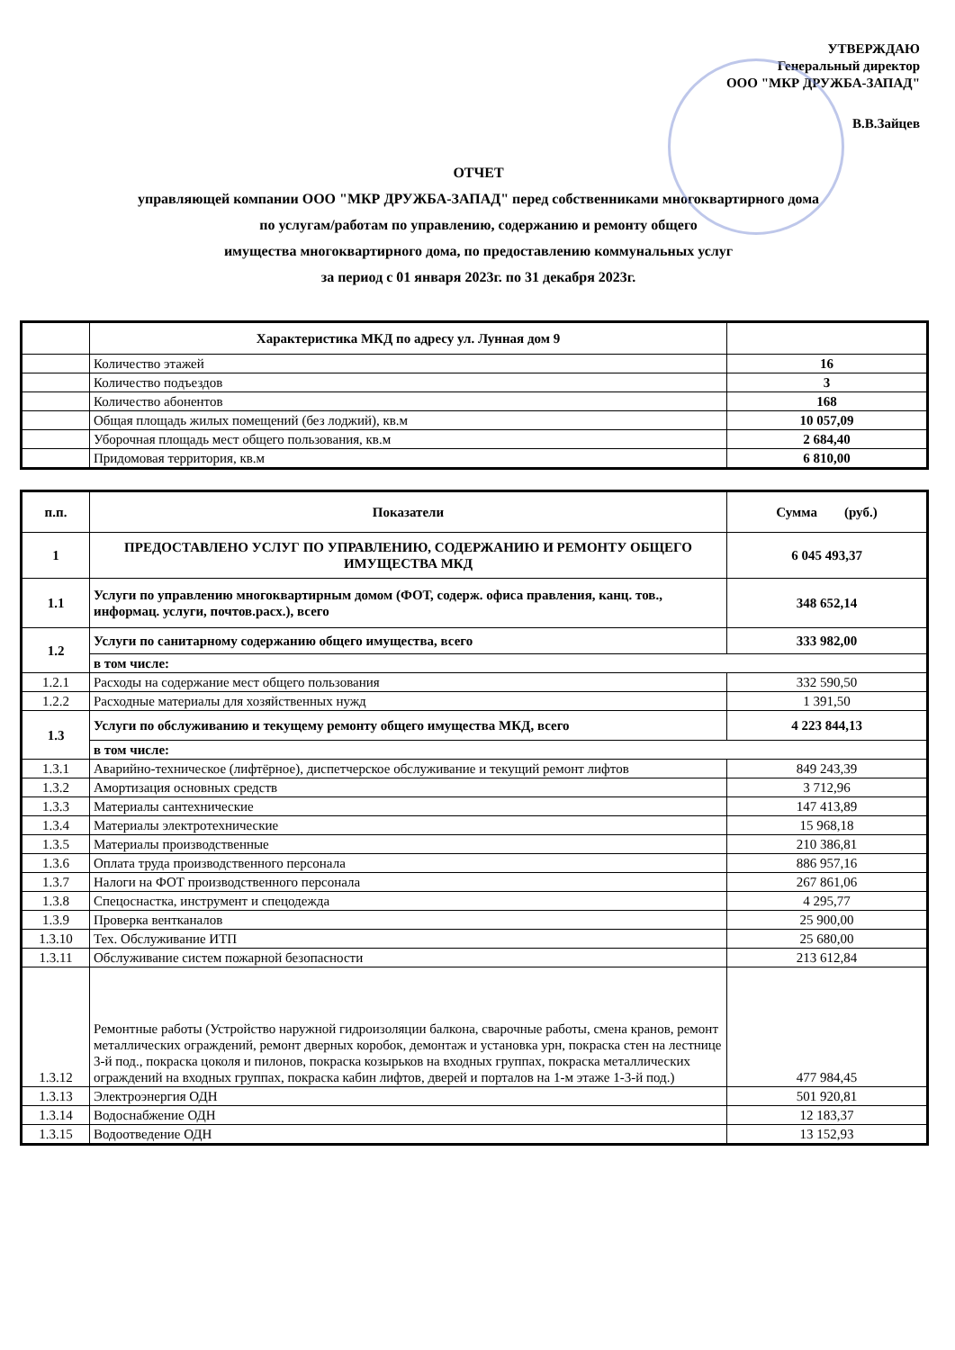УТВЕРЖДАЮ
Генеральный директор
ООО "МКР ДРУЖБА-ЗАПАД"
В.В.Зайцев
ОТЧЕТ
управляющей компании ООО "МКР ДРУЖБА-ЗАПАД" перед собственниками многоквартирного дома
по услугам/работам по управлению, содержанию и ремонту общего
имущества многоквартирного дома, по предоставлению коммунальных услуг
за период с 01 января 2023г. по 31 декабря 2023г.
| | Характеристика МКД по адресу ул. Лунная дом 9 | |
| --- | --- | --- |
| | Количество этажей | 16 |
| | Количество подъездов | 3 |
| | Количество абонентов | 168 |
| | Общая площадь жилых помещений (без лоджий), кв.м | 10 057,09 |
| | Уборочная площадь мест общего пользования, кв.м | 2 684,40 |
| | Придомовая территория, кв.м | 6 810,00 |
| п.п. | Показатели | Сумма (руб.) |
| --- | --- | --- |
| 1 | ПРЕДОСТАВЛЕНО УСЛУГ ПО УПРАВЛЕНИЮ, СОДЕРЖАНИЮ И РЕМОНТУ ОБЩЕГО ИМУЩЕСТВА МКД | 6 045 493,37 |
| 1.1 | Услуги по управлению многоквартирным домом (ФОТ, содерж. офиса правления, канц. тов., информац. услуги, почтов.расх.), всего | 348 652,14 |
| 1.2 | Услуги по санитарному содержанию общего имущества, всего | 333 982,00 |
| | в том числе: | |
| 1.2.1 | Расходы на содержание мест общего пользования | 332 590,50 |
| 1.2.2 | Расходные материалы для хозяйственных нужд | 1 391,50 |
| 1.3 | Услуги по обслуживанию и текущему ремонту общего имущества МКД, всего | 4 223 844,13 |
| | в том числе: | |
| 1.3.1 | Аварийно-техническое (лифтёрное), диспетчерское обслуживание и текущий ремонт лифтов | 849 243,39 |
| 1.3.2 | Амортизация основных средств | 3 712,96 |
| 1.3.3 | Материалы сантехнические | 147 413,89 |
| 1.3.4 | Материалы электротехнические | 15 968,18 |
| 1.3.5 | Материалы производственные | 210 386,81 |
| 1.3.6 | Оплата труда производственного персонала | 886 957,16 |
| 1.3.7 | Налоги на ФОТ производственного персонала | 267 861,06 |
| 1.3.8 | Спецоснастка, инструмент и спецодежда | 4 295,77 |
| 1.3.9 | Проверка вентканалов | 25 900,00 |
| 1.3.10 | Тех. Обслуживание ИТП | 25 680,00 |
| 1.3.11 | Обслуживание систем пожарной безопасности | 213 612,84 |
| 1.3.12 | Ремонтные работы (Устройство наружной гидроизоляции балкона, сварочные работы, смена кранов, ремонт металлических ограждений, ремонт дверных коробок, демонтаж и установка урн, покраска стен на лестнице 3-й под., покраска цоколя и пилонов, покраска козырьков на входных группах, покраска металлических ограждений на входных группах, покраска кабин лифтов, дверей и порталов на 1-м этаже 1-3-й под.) | 477 984,45 |
| 1.3.13 | Электроэнергия ОДН | 501 920,81 |
| 1.3.14 | Водоснабжение ОДН | 12 183,37 |
| 1.3.15 | Водоотведение ОДН | 13 152,93 |